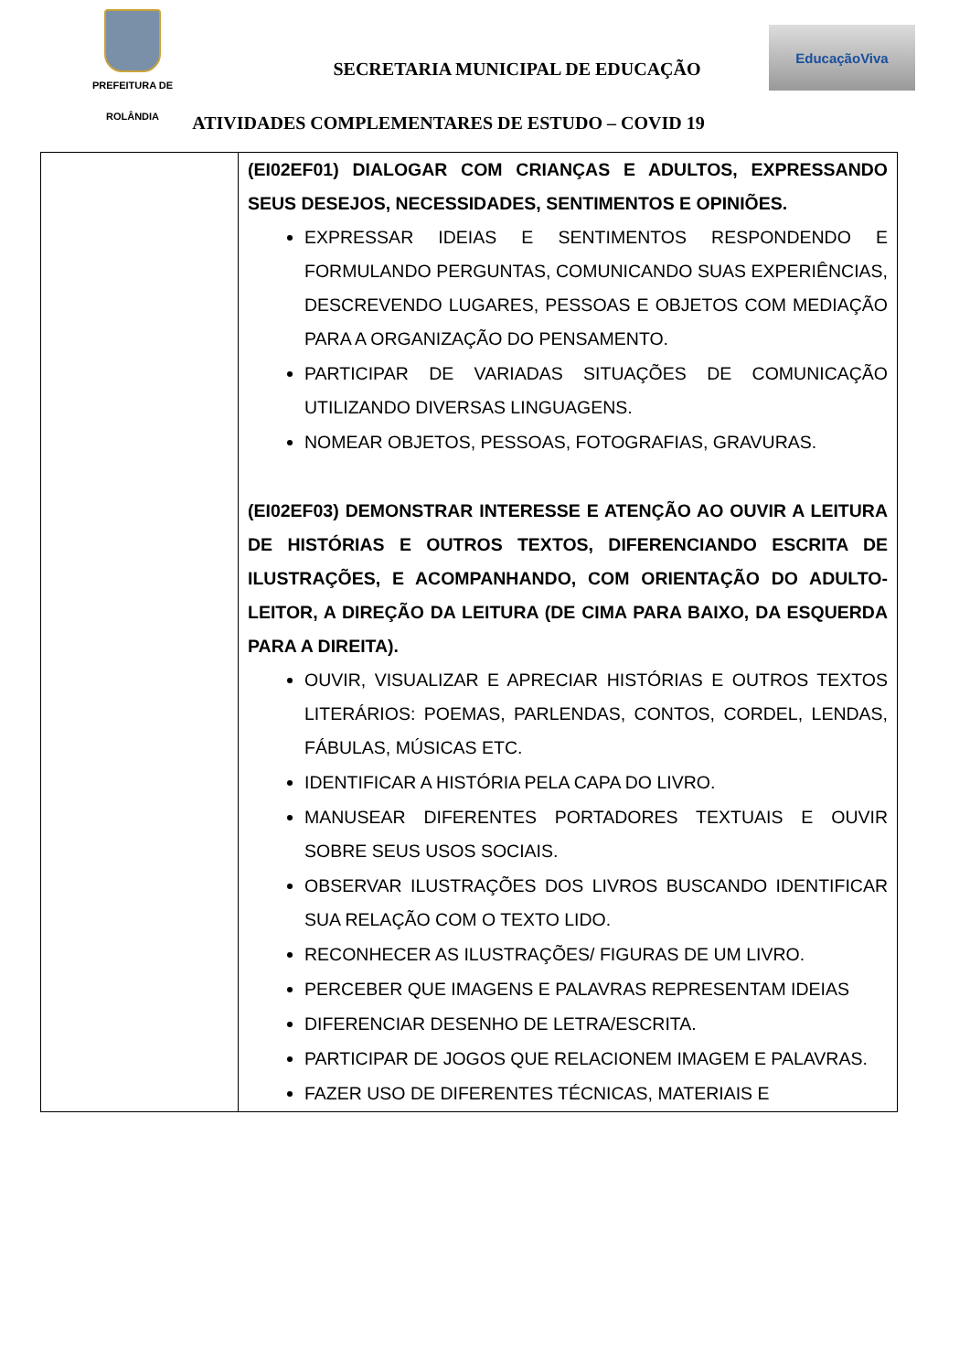PREFEITURA DE
ROLÂNDIA
SECRETARIA MUNICIPAL DE EDUCAÇÃO
ATIVIDADES COMPLEMENTARES DE ESTUDO – COVID 19
EducaçãoViva
| | (EI02EF01) DIALOGAR COM CRIANÇAS E ADULTOS, EXPRESSANDO SEUS DESEJOS, NECESSIDADES, SENTIMENTOS E OPINIÕES. EXPRESSAR IDEIAS E SENTIMENTOS RESPONDENDO E FORMULANDO PERGUNTAS, COMUNICANDO SUAS EXPERIÊNCIAS, DESCREVENDO LUGARES, PESSOAS E OBJETOS COM MEDIAÇÃO PARA A ORGANIZAÇÃO DO PENSAMENTO. PARTICIPAR DE VARIADAS SITUAÇÕES DE COMUNICAÇÃO UTILIZANDO DIVERSAS LINGUAGENS. NOMEAR OBJETOS, PESSOAS, FOTOGRAFIAS, GRAVURAS. (EI02EF03) DEMONSTRAR INTERESSE E ATENÇÃO AO OUVIR A LEITURA DE HISTÓRIAS E OUTROS TEXTOS, DIFERENCIANDO ESCRITA DE ILUSTRAÇÕES, E ACOMPANHANDO, COM ORIENTAÇÃO DO ADULTO-LEITOR, A DIREÇÃO DA LEITURA (DE CIMA PARA BAIXO, DA ESQUERDA PARA A DIREITA). OUVIR, VISUALIZAR E APRECIAR HISTÓRIAS E OUTROS TEXTOS LITERÁRIOS: POEMAS, PARLENDAS, CONTOS, CORDEL, LENDAS, FÁBULAS, MÚSICAS ETC. IDENTIFICAR A HISTÓRIA PELA CAPA DO LIVRO. MANUSEAR DIFERENTES PORTADORES TEXTUAIS E OUVIR SOBRE SEUS USOS SOCIAIS. OBSERVAR ILUSTRAÇÕES DOS LIVROS BUSCANDO IDENTIFICAR SUA RELAÇÃO COM O TEXTO LIDO. RECONHECER AS ILUSTRAÇÕES/ FIGURAS DE UM LIVRO. PERCEBER QUE IMAGENS E PALAVRAS REPRESENTAM IDEIAS DIFERENCIAR DESENHO DE LETRA/ESCRITA. PARTICIPAR DE JOGOS QUE RELACIONEM IMAGEM E PALAVRAS. FAZER USO DE DIFERENTES TÉCNICAS, MATERIAIS E |